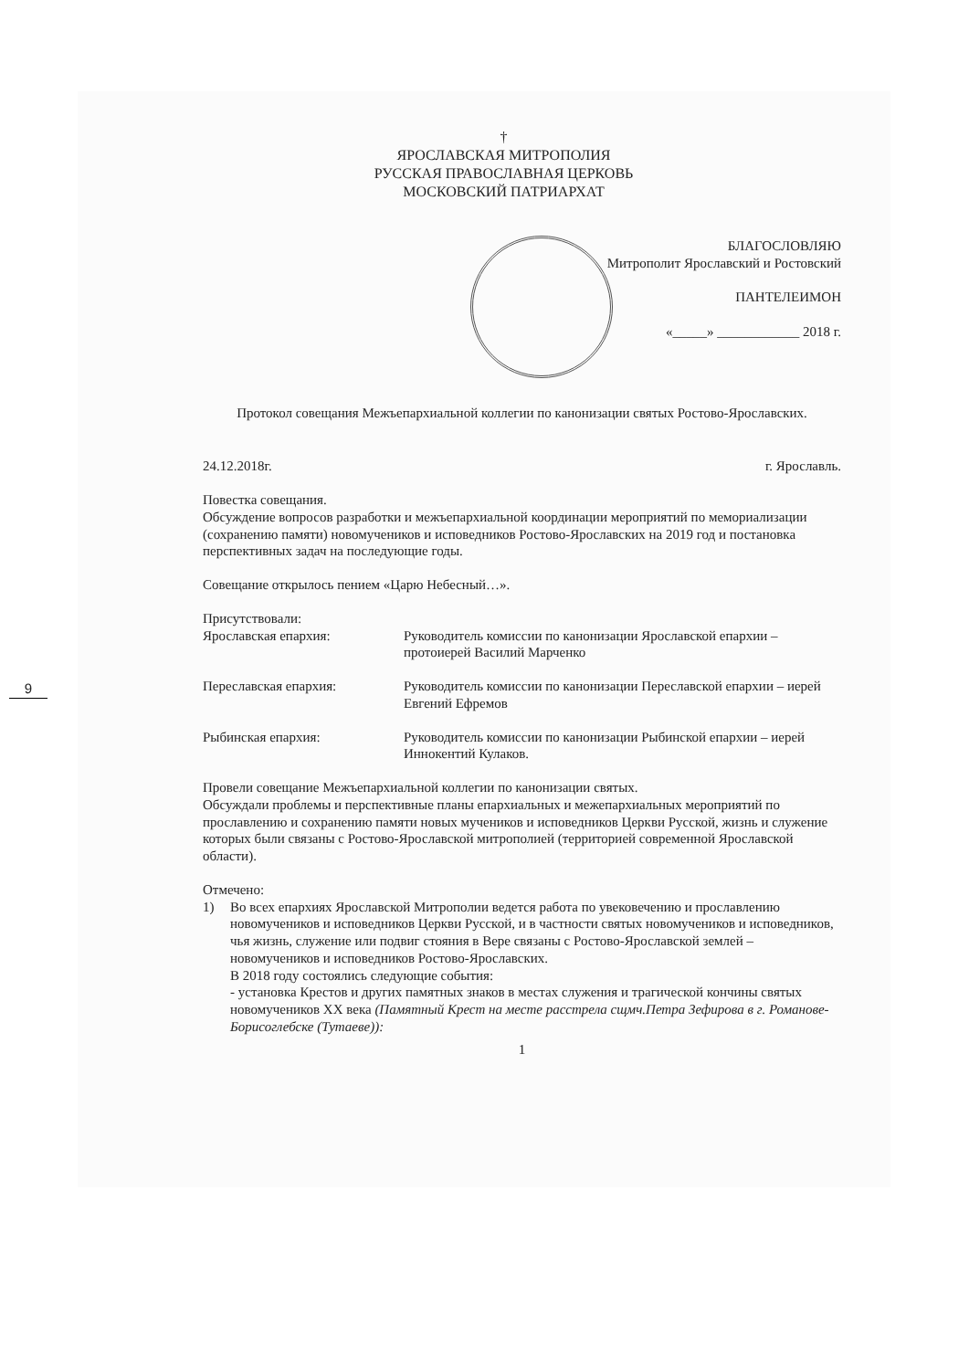9
†
ЯРОСЛАВСКАЯ МИТРОПОЛИЯ
РУССКАЯ ПРАВОСЛАВНАЯ ЦЕРКОВЬ
МОСКОВСКИЙ ПАТРИАРХАТ
БЛАГОСЛОВЛЯЮ
Митрополит Ярославский и Ростовский
ПАНТЕЛЕИМОН
«_____» ____________ 2018 г.
Протокол совещания Межъепархиальной коллегии по канонизации святых Ростово-Ярославских.
24.12.2018г. г. Ярославль.
Повестка совещания.
Обсуждение вопросов разработки и межъепархиальной координации мероприятий по мемориализации (сохранению памяти) новомучеников и исповедников Ростово-Ярославских на 2019 год и постановка перспективных задач на последующие годы.
Совещание открылось пением «Царю Небесный…».
Присутствовали:
Ярославская епархия: Руководитель комиссии по канонизации Ярославской епархии – протоиерей Василий Марченко
Переславская епархия: Руководитель комиссии по канонизации Переславской епархии – иерей Евгений Ефремов
Рыбинская епархия: Руководитель комиссии по канонизации Рыбинской епархии – иерей Иннокентий Кулаков.
Провели совещание Межъепархиальной коллегии по канонизации святых.
Обсуждали проблемы и перспективные планы епархиальных и межепархиальных мероприятий по прославлению и сохранению памяти новых мучеников и исповедников Церкви Русской, жизнь и служение которых были связаны с Ростово-Ярославской митрополией (территорией современной Ярославской области).
Отмечено:
1) Во всех епархиях Ярославской Митрополии ведется работа по увековечению и прославлению новомучеников и исповедников Церкви Русской, и в частности святых новомучеников и исповедников, чья жизнь, служение или подвиг стояния в Вере связаны с Ростово-Ярославской землей – новомучеников и исповедников Ростово-Ярославских.
В 2018 году состоялись следующие события:
- установка Крестов и других памятных знаков в местах служения и трагической кончины святых новомучеников XX века (Памятный Крест на месте расстрела сщмч.Петра Зефирова в г. Романове-Борисоглебске (Тутаеве)):
1